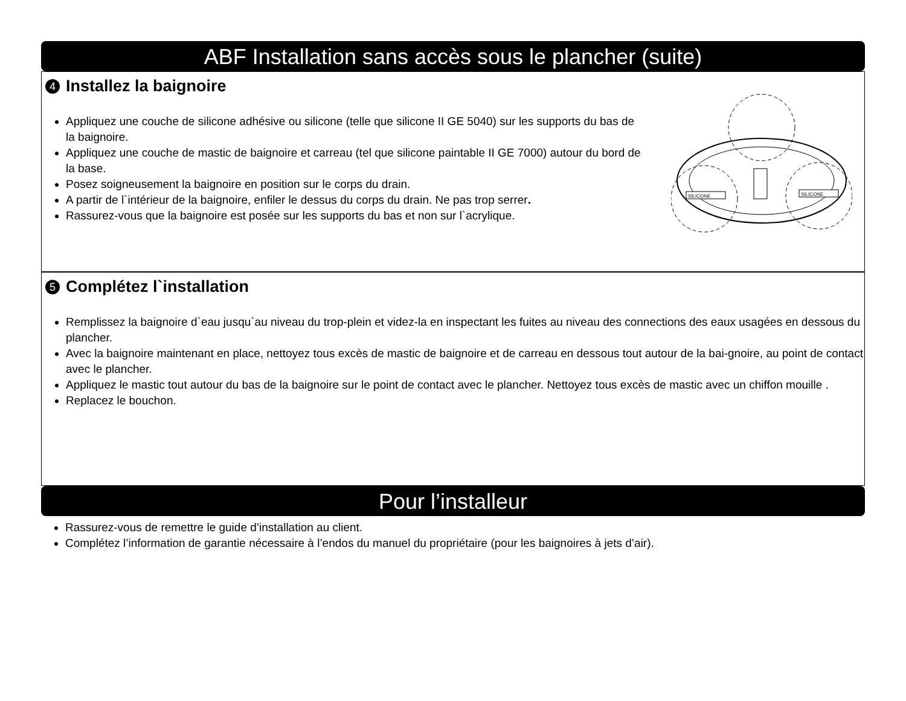ABF Installation sans accès sous le plancher (suite)
4 Installez la baignoire
Appliquez une couche de silicone adhésive ou silicone (telle que silicone II GE 5040) sur les supports du bas de la baignoire.
Appliquez une couche de mastic de baignoire et carreau (tel que silicone paintable II GE 7000) autour du bord de la base.
Posez soigneusement la baignoire en position sur le corps du drain.
A partir de l`intérieur de la baignoire, enfiler le dessus du corps du drain. Ne pas trop serrer.
Rassurez-vous que la baignoire est posée sur les supports du bas et non sur l`acrylique.
SILICONE
SILICONE
5 Complétez l`installation
Remplissez la baignoire d`eau jusqu`au niveau du trop-plein et videz-la en inspectant les fuites au niveau des connections des eaux usagées en dessous du plancher.
Avec la baignoire maintenant en place, nettoyez tous excès de mastic de baignoire et de carreau en dessous tout autour de la bai-gnoire, au point de contact avec le plancher.
Appliquez le mastic tout autour du bas de la baignoire sur le point de contact avec le plancher. Nettoyez tous excès de mastic avec un chiffon mouille .
Replacez le bouchon.
Pour l’installeur
Rassurez-vous de remettre le guide d’installation au client.
Complétez l’information de garantie nécessaire à l’endos du manuel du propriétaire (pour les baignoires à jets d’air).